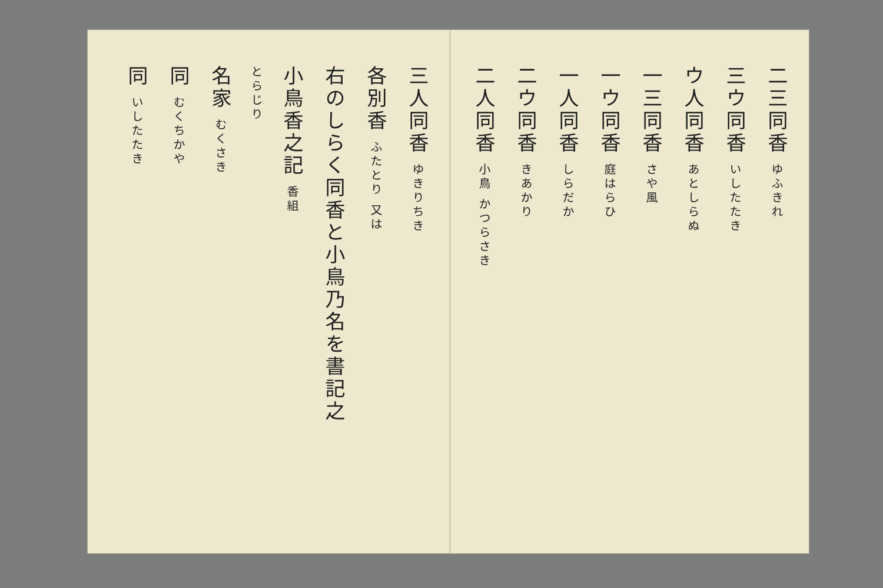二三同香 ゆふきれ
三ウ同香 いしたたき
ウ人同香 あとしらぬ
一三同香 さや風
一ウ同香 庭はらひ
一人同香 しらだか
二ウ同香 きあかり
二人同香 小鳥 かつらさき
三人同香 ゆきりちき
各別香 ふたとり 又は
右のしらく同香と小鳥乃名を書記之
小鳥香之記 香組
とらじり
名家 むくさき
同 むくちかや
同 いしたたき